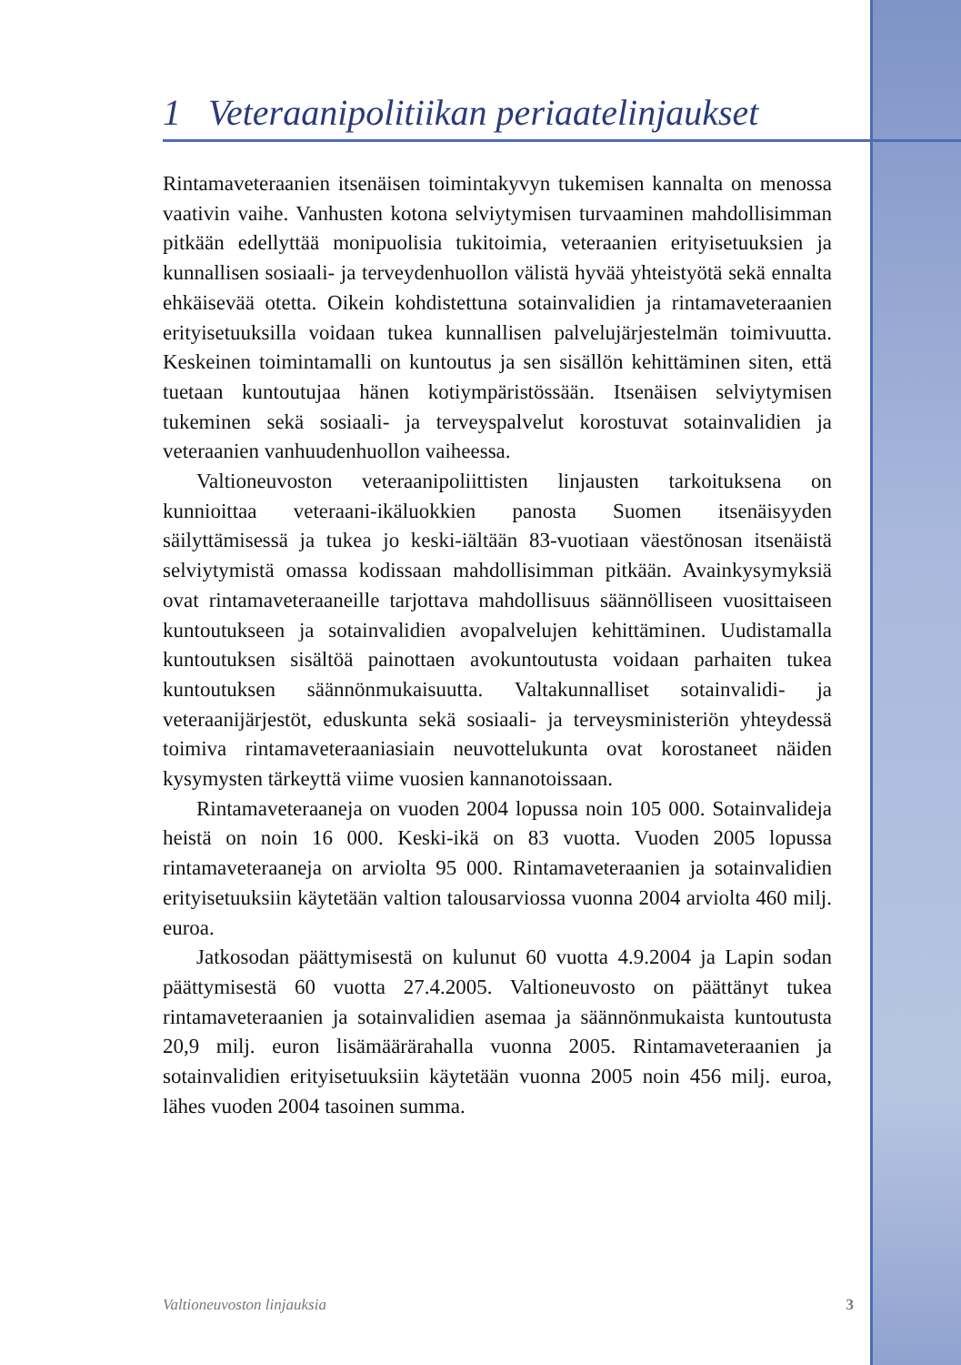1 Veteraanipolitiikan periaatelinjaukset
Rintamaveteraanien itsenäisen toimintakyvyn tukemisen kannalta on menossa vaativin vaihe. Vanhusten kotona selviytymisen turvaaminen mahdollisimman pitkään edellyttää monipuolisia tukitoimia, veteraanien erityisetuuksien ja kunnallisen sosiaali- ja terveydenhuollon välistä hyvää yhteistyötä sekä ennalta ehkäisevää otetta. Oikein kohdistettuna sotainvalidien ja rintamaveteraanien erityisetuuksilla voidaan tukea kunnallisen palvelujärjestelmän toimivuutta. Keskeinen toimintamalli on kuntoutus ja sen sisällön kehittäminen siten, että tuetaan kuntoutujaa hänen kotiympäristössään. Itsenäisen selviytymisen tukeminen sekä sosiaali- ja terveyspalvelut korostuvat sotainvalidien ja veteraanien vanhuudenhuollon vaiheessa.
Valtioneuvoston veteraanipoliittisten linjausten tarkoituksena on kunnioittaa veteraani-ikäluokkien panosta Suomen itsenäisyyden säilyttämisessä ja tukea jo keski-iältään 83-vuotiaan väestönosan itsenäistä selviytymistä omassa kodissaan mahdollisimman pitkään. Avainkysymyksiä ovat rintamaveteraaneille tarjottava mahdollisuus säännölliseen vuosittaiseen kuntoutukseen ja sotainvalidien avopalvelujen kehittäminen. Uudistamalla kuntoutuksen sisältöä painottaen avokuntoutusta voidaan parhaiten tukea kuntoutuksen säännönmukaisuutta. Valtakunnalliset sotainvalidi- ja veteraanijärjestöt, eduskunta sekä sosiaali- ja terveysministeriön yhteydessä toimiva rintamaveteraaniasiain neuvottelukunta ovat korostaneet näiden kysymysten tärkeyttä viime vuosien kannanotoissaan.
Rintamaveteraaneja on vuoden 2004 lopussa noin 105 000. Sotainvalideja heistä on noin 16 000. Keski-ikä on 83 vuotta. Vuoden 2005 lopussa rintamaveteraaneja on arviolta 95 000. Rintamaveteraanien ja sotainvalidien erityisetuuksiin käytetään valtion talousarviossa vuonna 2004 arviolta 460 milj. euroa.
Jatkosodan päättymisestä on kulunut 60 vuotta 4.9.2004 ja Lapin sodan päättymisestä 60 vuotta 27.4.2005. Valtioneuvosto on päättänyt tukea rintamaveteraanien ja sotainvalidien asemaa ja säännönmukaista kuntoutusta 20,9 milj. euron lisämäärärahalla vuonna 2005. Rintamaveteraanien ja sotainvalidien erityisetuuksiin käytetään vuonna 2005 noin 456 milj. euroa, lähes vuoden 2004 tasoinen summa.
Valtioneuvoston linjauksia 3